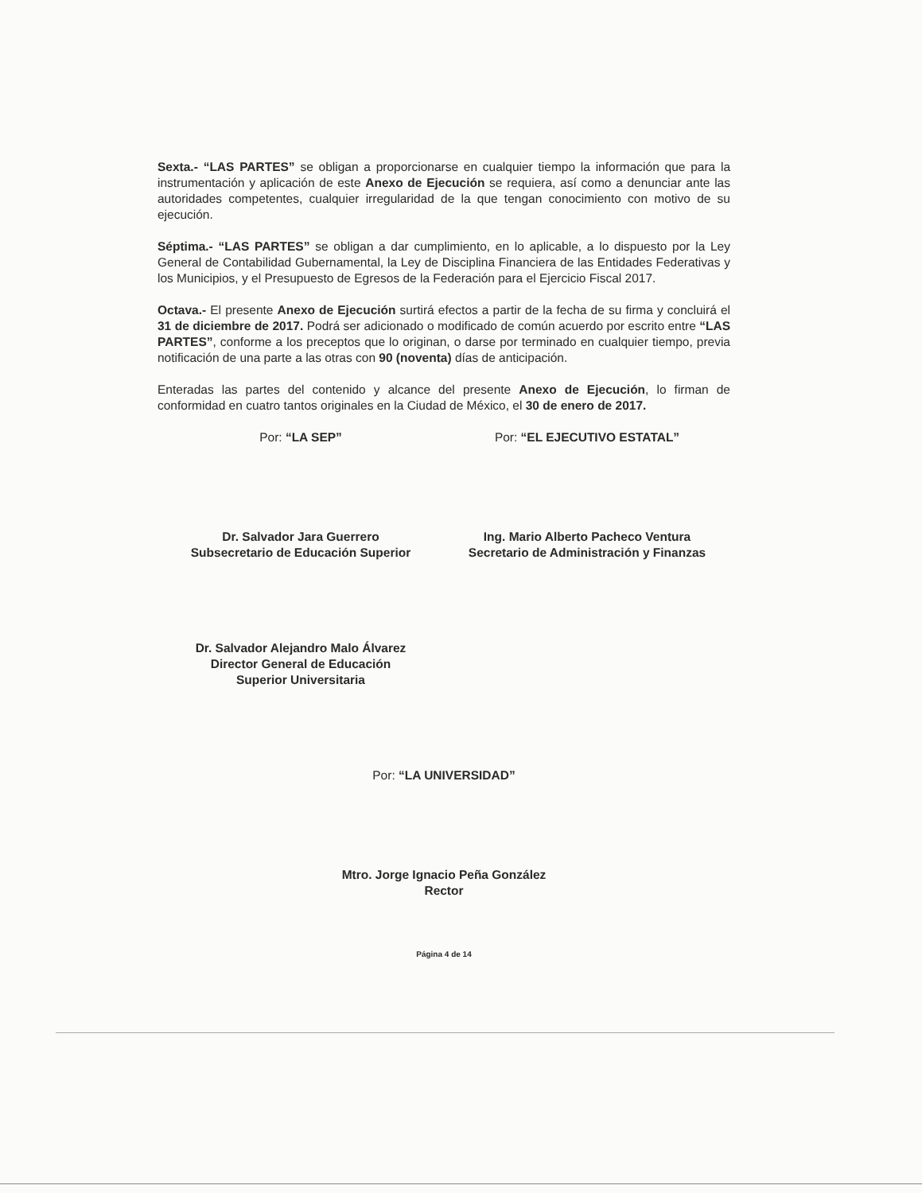Sexta.- “LAS PARTES” se obligan a proporcionarse en cualquier tiempo la información que para la instrumentación y aplicación de este Anexo de Ejecución se requiera, así como a denunciar ante las autoridades competentes, cualquier irregularidad de la que tengan conocimiento con motivo de su ejecución.
Séptima.- “LAS PARTES” se obligan a dar cumplimiento, en lo aplicable, a lo dispuesto por la Ley General de Contabilidad Gubernamental, la Ley de Disciplina Financiera de las Entidades Federativas y los Municipios, y el Presupuesto de Egresos de la Federación para el Ejercicio Fiscal 2017.
Octava.- El presente Anexo de Ejecución surtirá efectos a partir de la fecha de su firma y concluirá el 31 de diciembre de 2017. Podrá ser adicionado o modificado de común acuerdo por escrito entre “LAS PARTES”, conforme a los preceptos que lo originan, o darse por terminado en cualquier tiempo, previa notificación de una parte a las otras con 90 (noventa) días de anticipación.
Enteradas las partes del contenido y alcance del presente Anexo de Ejecución, lo firman de conformidad en cuatro tantos originales en la Ciudad de México, el 30 de enero de 2017.
Por: “LA SEP” Por: “EL EJECUTIVO ESTATAL”
Dr. Salvador Jara Guerrero
Subsecretario de Educación Superior
Ing. Mario Alberto Pacheco Ventura
Secretario de Administración y Finanzas
Dr. Salvador Alejandro Malo Álvarez
Director General de Educación
Superior Universitaria
Por: “LA UNIVERSIDAD”
Mtro. Jorge Ignacio Peña González
Rector
Página 4 de 14